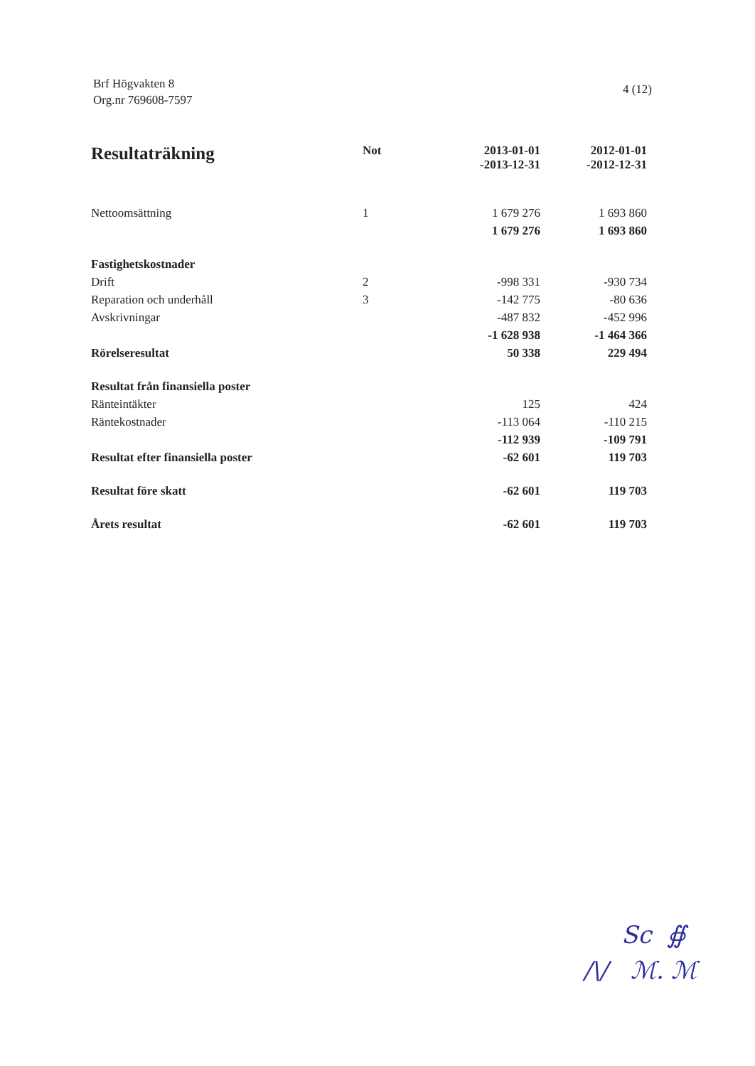Brf Högvakten 8
Org.nr 769608-7597
4 (12)
| Resultaträkning | Not | 2013-01-01 -2013-12-31 | 2012-01-01 -2012-12-31 |
| --- | --- | --- | --- |
| Nettoomsättning | 1 | 1 679 276 | 1 693 860 |
| | | 1 679 276 | 1 693 860 |
| Fastighetskostnader | | | |
| Drift | 2 | -998 331 | -930 734 |
| Reparation och underhåll | 3 | -142 775 | -80 636 |
| Avskrivningar | | -487 832 | -452 996 |
| | | -1 628 938 | -1 464 366 |
| Rörelseresultat | | 50 338 | 229 494 |
| Resultat från finansiella poster | | | |
| Ränteintäkter | | 125 | 424 |
| Räntekostnader | | -113 064 | -110 215 |
| | | -112 939 | -109 791 |
| Resultat efter finansiella poster | | -62 601 | 119 703 |
| Resultat före skatt | | -62 601 | 119 703 |
| Årets resultat | | -62 601 | 119 703 |
Sc ∯
/\/ ℳ. ℳ